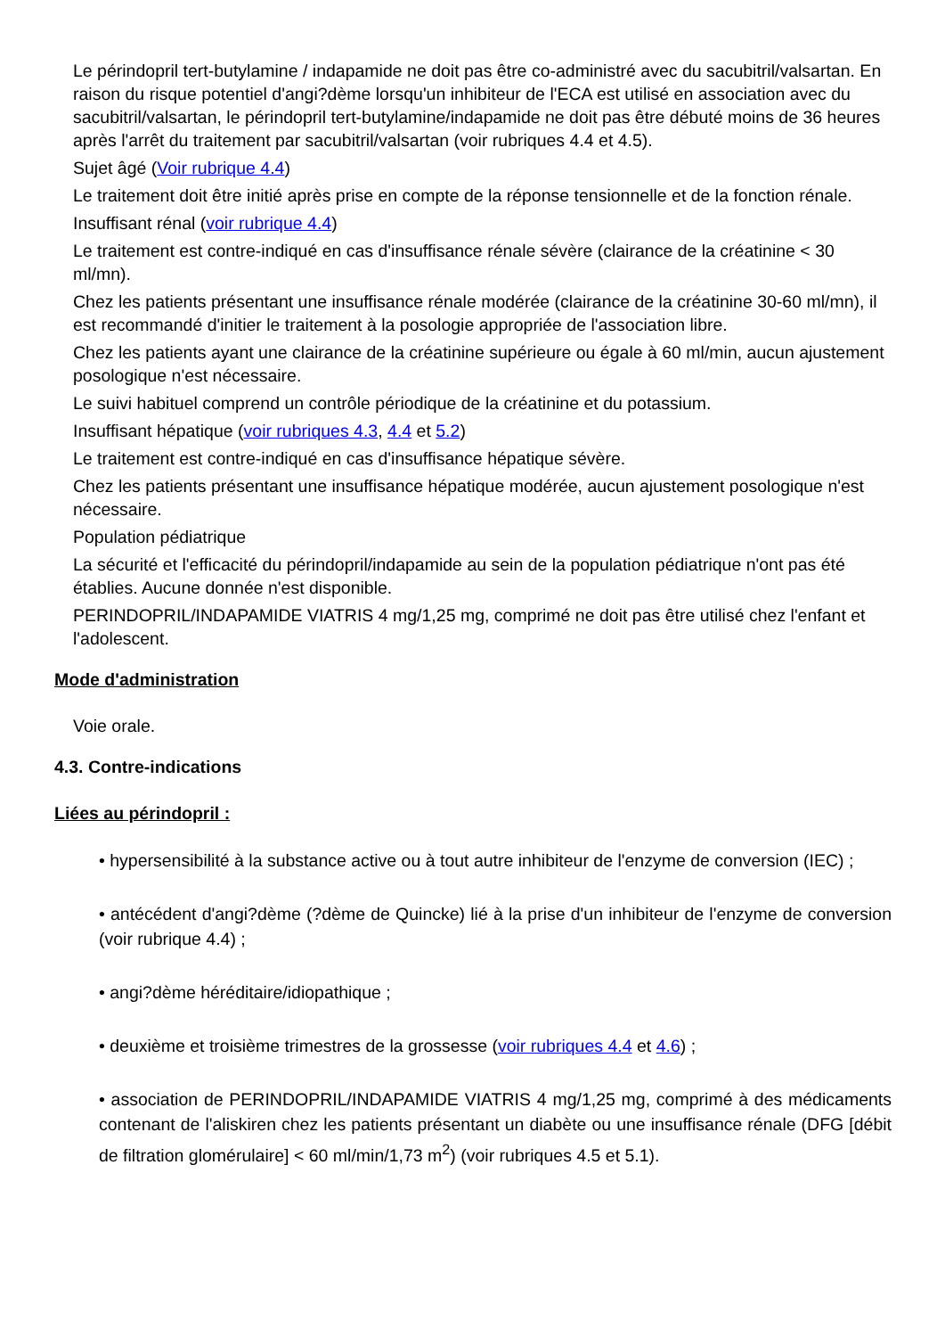Le périndopril tert-butylamine / indapamide ne doit pas être co-administré avec du sacubitril/valsartan. En raison du risque potentiel d'angi?dème lorsqu'un inhibiteur de l'ECA est utilisé en association avec du sacubitril/valsartan, le périndopril tert-butylamine/indapamide ne doit pas être débuté moins de 36 heures après l'arrêt du traitement par sacubitril/valsartan (voir rubriques 4.4 et 4.5).
Sujet âgé (Voir rubrique 4.4)
Le traitement doit être initié après prise en compte de la réponse tensionnelle et de la fonction rénale.
Insuffisant rénal (voir rubrique 4.4)
Le traitement est contre-indiqué en cas d'insuffisance rénale sévère (clairance de la créatinine < 30 ml/mn).
Chez les patients présentant une insuffisance rénale modérée (clairance de la créatinine 30-60 ml/mn), il est recommandé d'initier le traitement à la posologie appropriée de l'association libre.
Chez les patients ayant une clairance de la créatinine supérieure ou égale à 60 ml/min, aucun ajustement posologique n'est nécessaire.
Le suivi habituel comprend un contrôle périodique de la créatinine et du potassium.
Insuffisant hépatique (voir rubriques 4.3, 4.4 et 5.2)
Le traitement est contre-indiqué en cas d'insuffisance hépatique sévère.
Chez les patients présentant une insuffisance hépatique modérée, aucun ajustement posologique n'est nécessaire.
Population pédiatrique
La sécurité et l'efficacité du périndopril/indapamide au sein de la population pédiatrique n'ont pas été établies. Aucune donnée n'est disponible.
PERINDOPRIL/INDAPAMIDE VIATRIS 4 mg/1,25 mg, comprimé ne doit pas être utilisé chez l'enfant et l'adolescent.
Mode d'administration
Voie orale.
4.3. Contre-indications
Liées au périndopril :
• hypersensibilité à la substance active ou à tout autre inhibiteur de l'enzyme de conversion (IEC) ;
• antécédent d'angi?dème (?dème de Quincke) lié à la prise d'un inhibiteur de l'enzyme de conversion (voir rubrique 4.4) ;
• angi?dème héréditaire/idiopathique ;
• deuxième et troisième trimestres de la grossesse (voir rubriques 4.4 et 4.6) ;
• association de PERINDOPRIL/INDAPAMIDE VIATRIS 4 mg/1,25 mg, comprimé à des médicaments contenant de l'aliskiren chez les patients présentant un diabète ou une insuffisance rénale (DFG [débit de filtration glomérulaire] < 60 ml/min/1,73 m<sup>2</sup>) (voir rubriques 4.5 et 5.1).